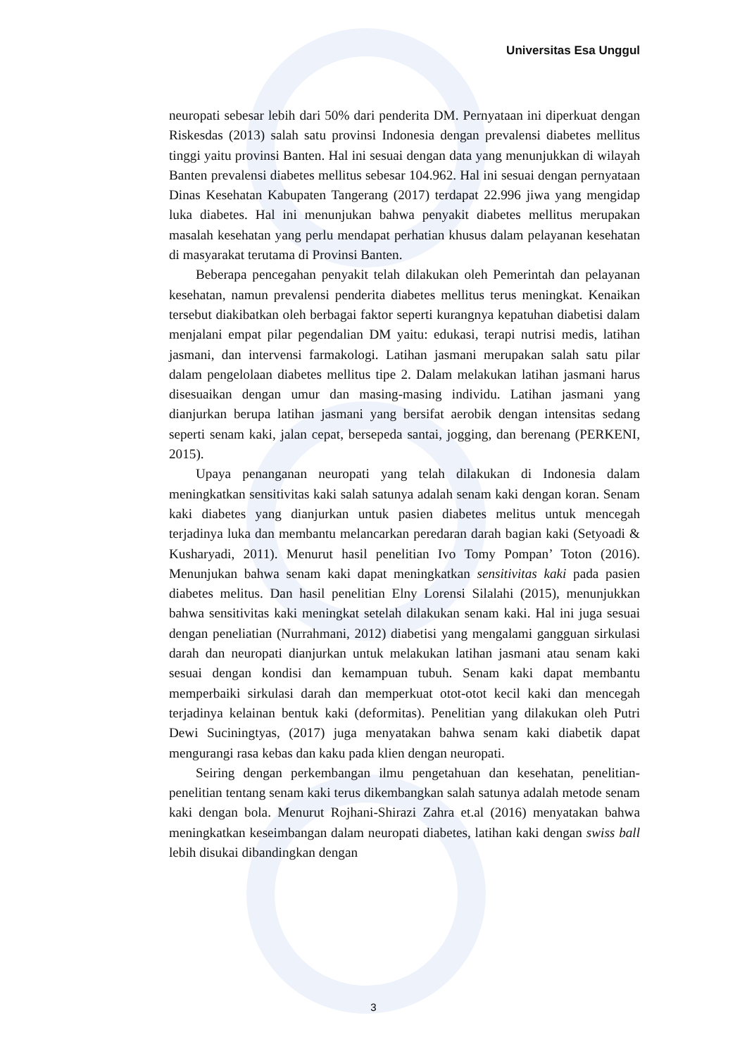Universitas Esa Unggul
neuropati sebesar lebih dari 50% dari penderita DM. Pernyataan ini diperkuat dengan Riskesdas (2013) salah satu provinsi Indonesia dengan prevalensi diabetes mellitus tinggi yaitu provinsi Banten. Hal ini sesuai dengan data yang menunjukkan di wilayah Banten prevalensi diabetes mellitus sebesar 104.962. Hal ini sesuai dengan pernyataan Dinas Kesehatan Kabupaten Tangerang (2017) terdapat 22.996 jiwa yang mengidap luka diabetes. Hal ini menunjukan bahwa penyakit diabetes mellitus merupakan masalah kesehatan yang perlu mendapat perhatian khusus dalam pelayanan kesehatan di masyarakat terutama di Provinsi Banten.
Beberapa pencegahan penyakit telah dilakukan oleh Pemerintah dan pelayanan kesehatan, namun prevalensi penderita diabetes mellitus terus meningkat. Kenaikan tersebut diakibatkan oleh berbagai faktor seperti kurangnya kepatuhan diabetisi dalam menjalani empat pilar pegendalian DM yaitu: edukasi, terapi nutrisi medis, latihan jasmani, dan intervensi farmakologi. Latihan jasmani merupakan salah satu pilar dalam pengelolaan diabetes mellitus tipe 2. Dalam melakukan latihan jasmani harus disesuaikan dengan umur dan masing-masing individu. Latihan jasmani yang dianjurkan berupa latihan jasmani yang bersifat aerobik dengan intensitas sedang seperti senam kaki, jalan cepat, bersepeda santai, jogging, dan berenang (PERKENI, 2015).
Upaya penanganan neuropati yang telah dilakukan di Indonesia dalam meningkatkan sensitivitas kaki salah satunya adalah senam kaki dengan koran. Senam kaki diabetes yang dianjurkan untuk pasien diabetes melitus untuk mencegah terjadinya luka dan membantu melancarkan peredaran darah bagian kaki (Setyoadi & Kusharyadi, 2011). Menurut hasil penelitian Ivo Tomy Pompan’ Toton (2016). Menunjukan bahwa senam kaki dapat meningkatkan sensitivitas kaki pada pasien diabetes melitus. Dan hasil penelitian Elny Lorensi Silalahi (2015), menunjukkan bahwa sensitivitas kaki meningkat setelah dilakukan senam kaki. Hal ini juga sesuai dengan peneliatian (Nurrahmani, 2012) diabetisi yang mengalami gangguan sirkulasi darah dan neuropati dianjurkan untuk melakukan latihan jasmani atau senam kaki sesuai dengan kondisi dan kemampuan tubuh. Senam kaki dapat membantu memperbaiki sirkulasi darah dan memperkuat otot-otot kecil kaki dan mencegah terjadinya kelainan bentuk kaki (deformitas). Penelitian yang dilakukan oleh Putri Dewi Suciningtyas, (2017) juga menyatakan bahwa senam kaki diabetik dapat mengurangi rasa kebas dan kaku pada klien dengan neuropati.
Seiring dengan perkembangan ilmu pengetahuan dan kesehatan, penelitian-penelitian tentang senam kaki terus dikembangkan salah satunya adalah metode senam kaki dengan bola. Menurut Rojhani-Shirazi Zahra et.al (2016) menyatakan bahwa meningkatkan keseimbangan dalam neuropati diabetes, latihan kaki dengan swiss ball lebih disukai dibandingkan dengan
3